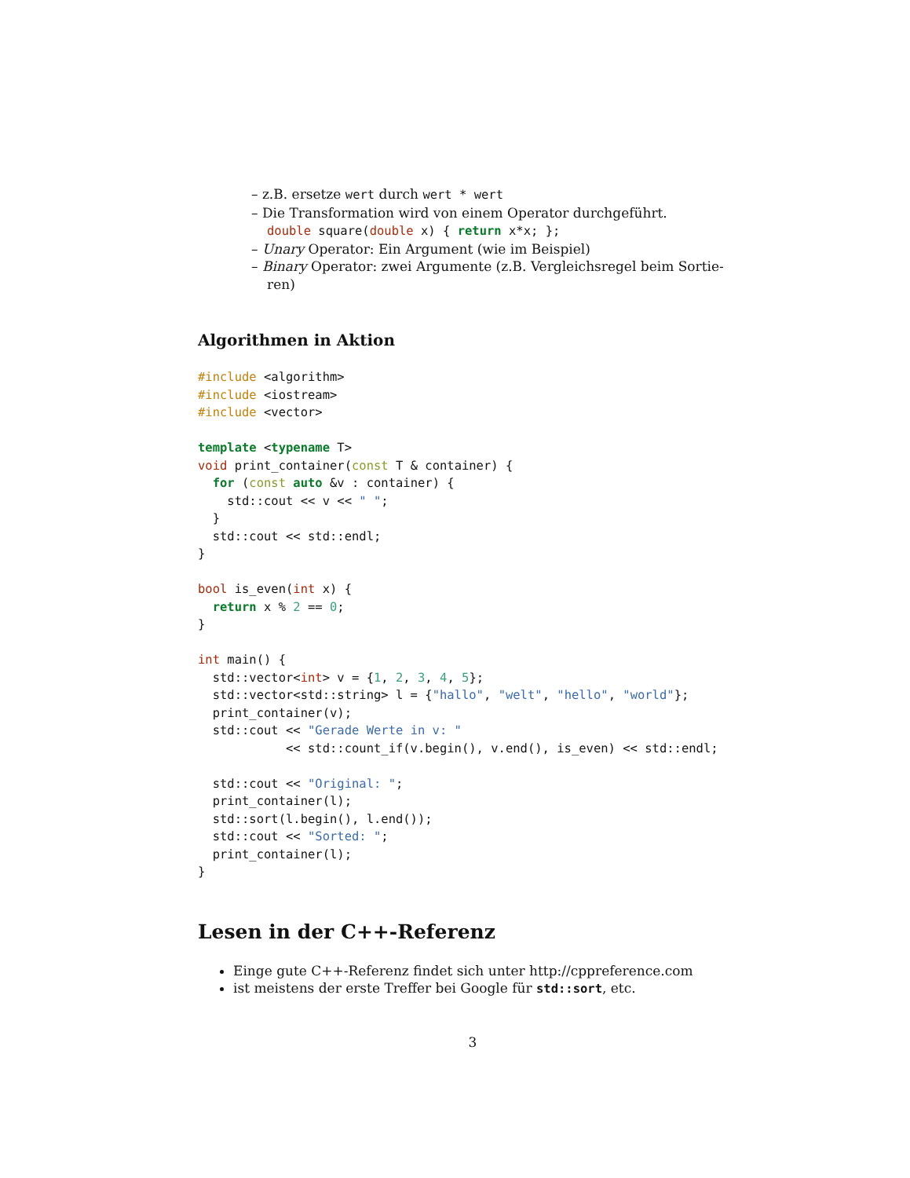– z.B. ersetze wert durch wert * wert
– Die Transformation wird von einem Operator durchgeführt.
double square(double x) { return x*x; };
– Unary Operator: Ein Argument (wie im Beispiel)
– Binary Operator: zwei Argumente (z.B. Vergleichsregel beim Sortie-
ren)
Algorithmen in Aktion
#include <algorithm>
#include <iostream>
#include <vector>

template <typename T>
void print_container(const T & container) {
  for (const auto &v : container) {
    std::cout << v << " ";
  }
  std::cout << std::endl;
}

bool is_even(int x) {
  return x % 2 == 0;
}

int main() {
  std::vector<int> v = {1, 2, 3, 4, 5};
  std::vector<std::string> l = {"hallo", "welt", "hello", "world"};
  print_container(v);
  std::cout << "Gerade Werte in v: "
            << std::count_if(v.begin(), v.end(), is_even) << std::endl;

  std::cout << "Original: ";
  print_container(l);
  std::sort(l.begin(), l.end());
  std::cout << "Sorted: ";
  print_container(l);
}
Lesen in der C++-Referenz
Einge gute C++-Referenz findet sich unter http://cppreference.com
ist meistens der erste Treffer bei Google für std::sort, etc.
3